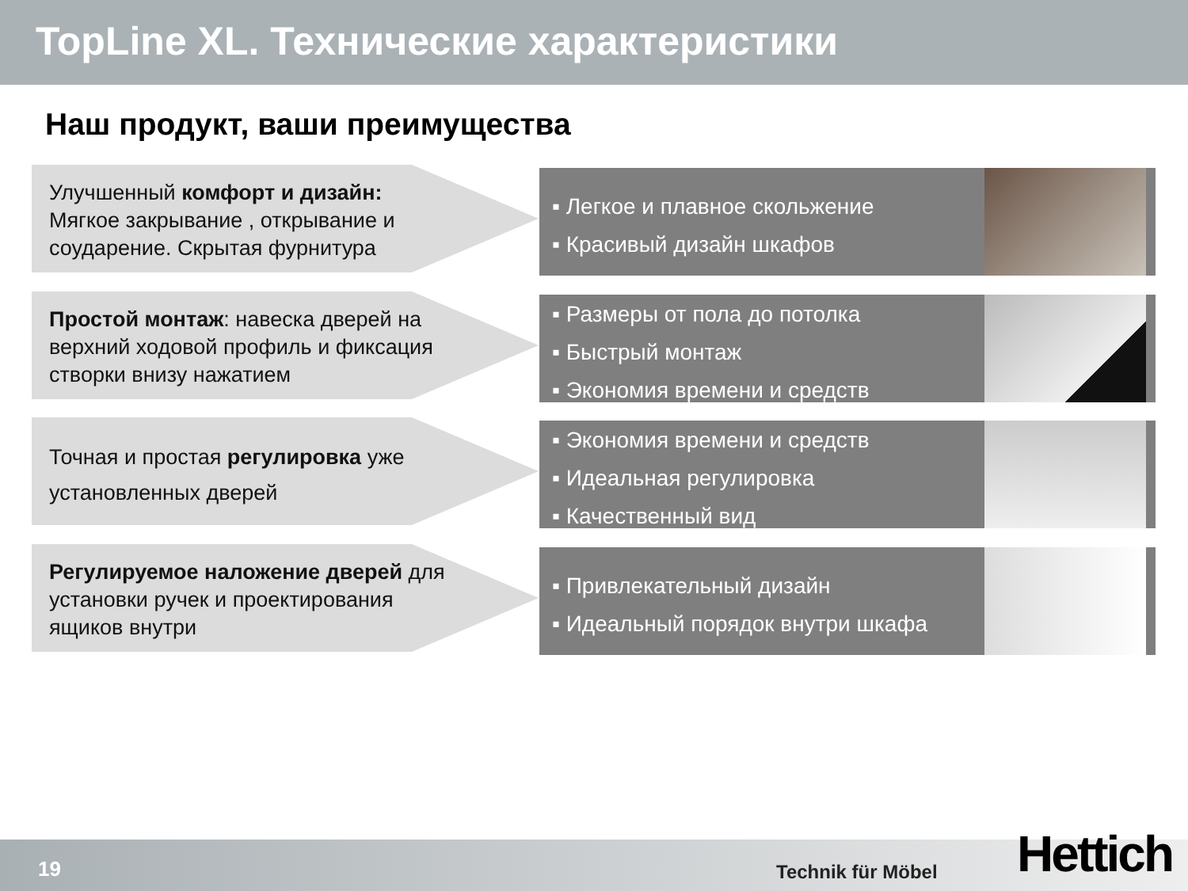TopLine XL. Технические характеристики
Наш продукт, ваши преимущества
Улучшенный комфорт и дизайн: Мягкое закрывание , открывание и соударение. Скрытая фурнитура
▪ Легкое и плавное скольжение
▪ Красивый дизайн шкафов
Простой монтаж: навеска дверей на верхний ходовой профиль и фиксация створки внизу нажатием
▪ Размеры от пола до потолка
▪ Быстрый монтаж
▪ Экономия времени и средств
Точная и простая регулировка уже установленных дверей
▪ Экономия времени и средств
▪ Идеальная регулировка
▪ Качественный вид
Регулируемое наложение дверей для установки ручек и проектирования ящиков внутри
▪ Привлекательный дизайн
▪ Идеальный порядок внутри шкафа
19 Technik für Möbel Hettich